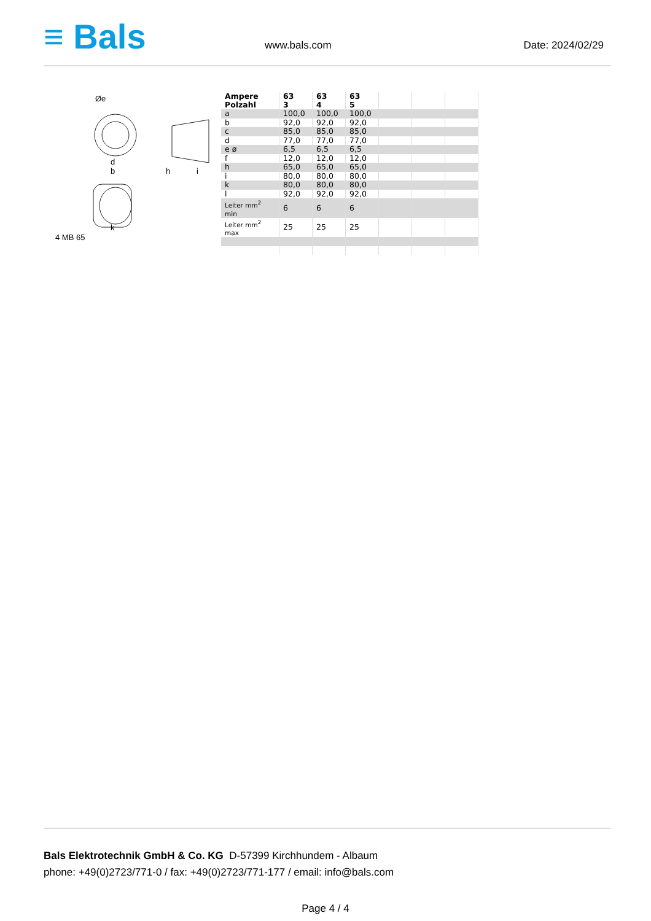≡ Bals
www.bals.com Date: 2024/02/29
Øe
d
b
h
i
k
4 MB 65
| Ampere Polzahl | 63 3 | 63 4 | 63 5 | | | |
| --- | --- | --- | --- | --- | --- | --- |
| a | 100,0 | 100,0 | 100,0 | | | |
| b | 92,0 | 92,0 | 92,0 | | | |
| c | 85,0 | 85,0 | 85,0 | | | |
| d | 77,0 | 77,0 | 77,0 | | | |
| e ø | 6,5 | 6,5 | 6,5 | | | |
| f | 12,0 | 12,0 | 12,0 | | | |
| h | 65,0 | 65,0 | 65,0 | | | |
| i | 80,0 | 80,0 | 80,0 | | | |
| k | 80,0 | 80,0 | 80,0 | | | |
| l | 92,0 | 92,0 | 92,0 | | | |
| Leiter mm<sup>2</sup> min | 6 | 6 | 6 | | | |
| Leiter mm<sup>2</sup> max | 25 | 25 | 25 | | | |
Bals Elektrotechnik GmbH & Co. KG D-57399 Kirchhundem - Albaum
phone: +49(0)2723/771-0 / fax: +49(0)2723/771-177 / email: info@bals.com
Page 4 / 4